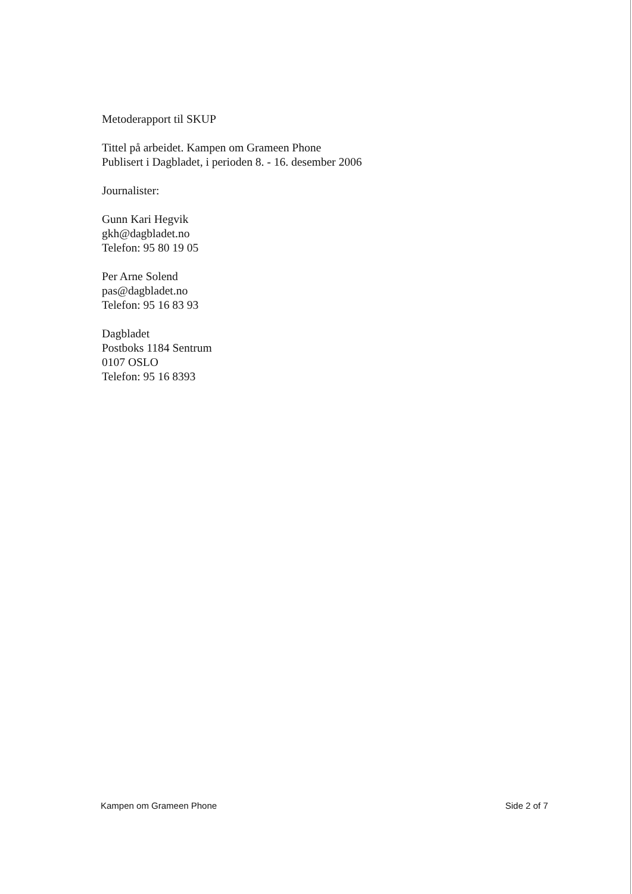Metoderapport til SKUP
Tittel på arbeidet. Kampen om Grameen Phone
Publisert i Dagbladet, i perioden 8. - 16. desember 2006
Journalister:
Gunn Kari Hegvik
gkh@dagbladet.no
Telefon: 95 80 19 05
Per Arne Solend
pas@dagbladet.no
Telefon: 95 16 83 93
Dagbladet
Postboks 1184 Sentrum
0107 OSLO
Telefon: 95 16 8393
Kampen om Grameen Phone Side 2 of 7